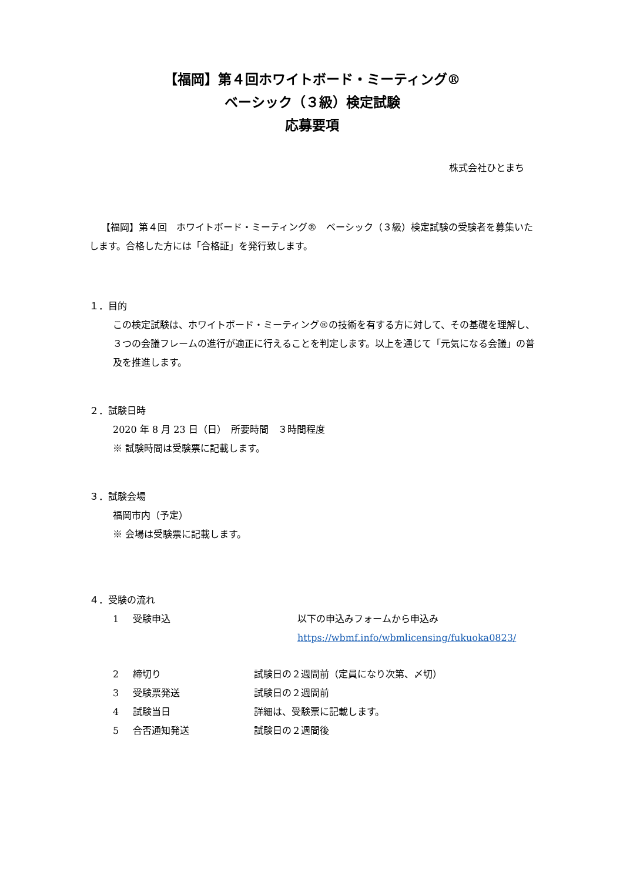【福岡】第４回ホワイトボード・ミーティング®
ベーシック（３級）検定試験
応募要項
株式会社ひとまち
【福岡】第４回　ホワイトボード・ミーティング®　ベーシック（３級）検定試験の受験者を募集いたします。合格した方には「合格証」を発行致します。
１．目的
この検定試験は、ホワイトボード・ミーティング®の技術を有する方に対して、その基礎を理解し、３つの会議フレームの進行が適正に行えることを判定します。以上を通じて「元気になる会議」の普及を推進します。
２．試験日時
2020 年 8 月 23 日（日）　所要時間　３時間程度
※ 試験時間は受験票に記載します。
３．試験会場
福岡市内（予定）
※ 会場は受験票に記載します。
４．受験の流れ
1 受験申込 以下の申込みフォームから申込み
https://wbmf.info/wbmlicensing/fukuoka0823/
2 締切り 試験日の２週間前（定員になり次第、〆切）
3 受験票発送 試験日の２週間前
4 試験当日 詳細は、受験票に記載します。
5 合否通知発送 試験日の２週間後